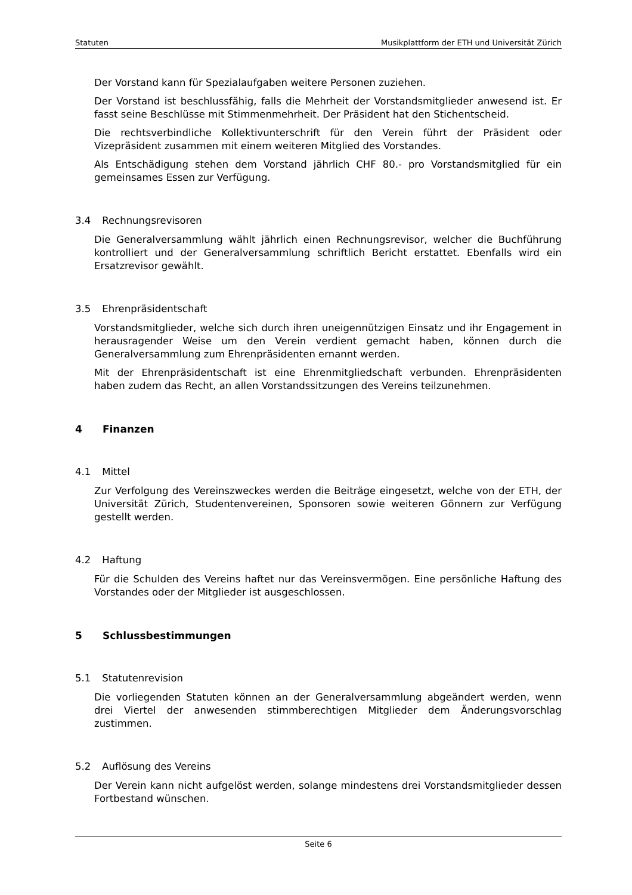Statuten Musikplattform der ETH und Universität Zürich
Der Vorstand kann für Spezialaufgaben weitere Personen zuziehen.
Der Vorstand ist beschlussfähig, falls die Mehrheit der Vorstandsmitglieder anwesend ist. Er fasst seine Beschlüsse mit Stimmenmehrheit. Der Präsident hat den Stichentscheid.
Die rechtsverbindliche Kollektivunterschrift für den Verein führt der Präsident oder Vizepräsident zusammen mit einem weiteren Mitglied des Vorstandes.
Als Entschädigung stehen dem Vorstand jährlich CHF 80.- pro Vorstandsmitglied für ein gemeinsames Essen zur Verfügung.
3.4 Rechnungsrevisoren
Die Generalversammlung wählt jährlich einen Rechnungsrevisor, welcher die Buchführung kontrolliert und der Generalversammlung schriftlich Bericht erstattet. Ebenfalls wird ein Ersatzrevisor gewählt.
3.5 Ehrenpräsidentschaft
Vorstandsmitglieder, welche sich durch ihren uneigennützigen Einsatz und ihr Engagement in herausragender Weise um den Verein verdient gemacht haben, können durch die Generalversammlung zum Ehrenpräsidenten ernannt werden.
Mit der Ehrenpräsidentschaft ist eine Ehrenmitgliedschaft verbunden. Ehrenpräsidenten haben zudem das Recht, an allen Vorstandssitzungen des Vereins teilzunehmen.
4 Finanzen
4.1 Mittel
Zur Verfolgung des Vereinszweckes werden die Beiträge eingesetzt, welche von der ETH, der Universität Zürich, Studentenvereinen, Sponsoren sowie weiteren Gönnern zur Verfügung gestellt werden.
4.2 Haftung
Für die Schulden des Vereins haftet nur das Vereinsvermögen. Eine persönliche Haftung des Vorstandes oder der Mitglieder ist ausgeschlossen.
5 Schlussbestimmungen
5.1 Statutenrevision
Die vorliegenden Statuten können an der Generalversammlung abgeändert werden, wenn drei Viertel der anwesenden stimmberechtigen Mitglieder dem Änderungsvorschlag zustimmen.
5.2 Auflösung des Vereins
Der Verein kann nicht aufgelöst werden, solange mindestens drei Vorstandsmitglieder dessen Fortbestand wünschen.
Seite 6